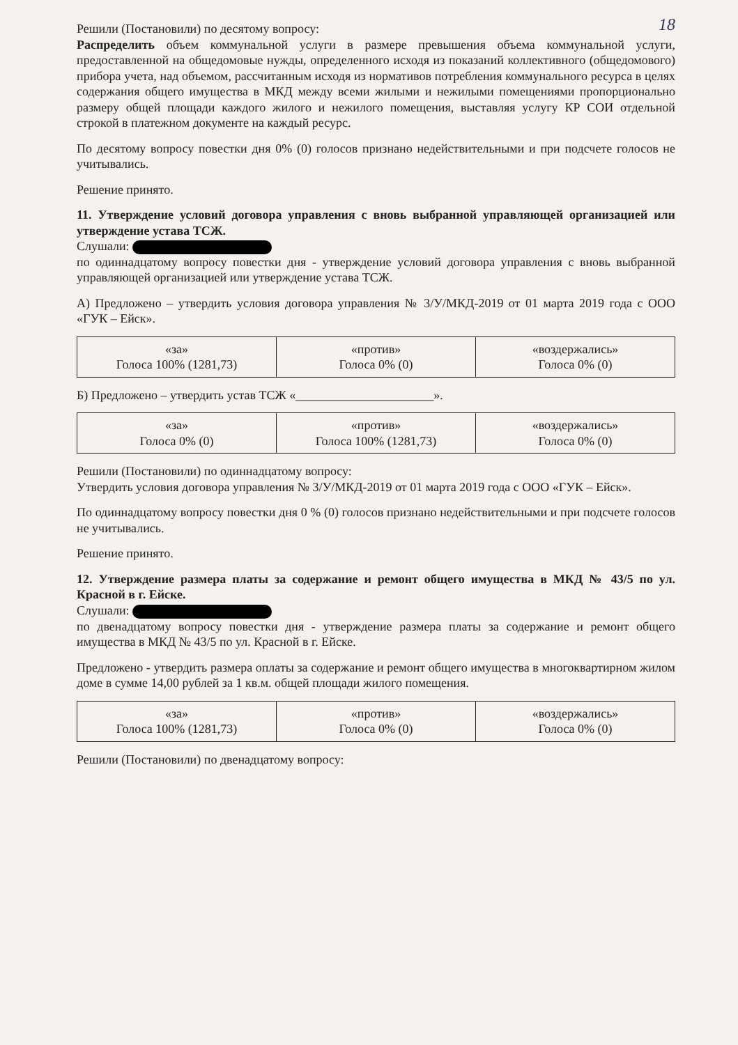18
Решили (Постановили) по десятому вопросу:
Распределить объем коммунальной услуги в размере превышения объема коммунальной услуги, предоставленной на общедомовые нужды, определенного исходя из показаний коллективного (общедомового) прибора учета, над объемом, рассчитанным исходя из нормативов потребления коммунального ресурса в целях содержания общего имущества в МКД между всеми жилыми и нежилыми помещениями пропорционально размеру общей площади каждого жилого и нежилого помещения, выставляя услугу КР СОИ отдельной строкой в платежном документе на каждый ресурс.
По десятому вопросу повестки дня 0% (0) голосов признано недействительными и при подсчете голосов не учитывались.
Решение принято.
11. Утверждение условий договора управления с вновь выбранной управляющей организацией или утверждение устава ТСЖ.
Слушали:
по одиннадцатому вопросу повестки дня - утверждение условий договора управления с вновь выбранной управляющей организацией или утверждение устава ТСЖ.
А) Предложено – утвердить условия договора управления № 3/У/МКД-2019 от 01 марта 2019 года с ООО «ГУК – Ейск».
| «за» Голоса 100% (1281,73) | «против» Голоса 0% (0) | «воздержались» Голоса 0% (0) |
Б) Предложено – утвердить устав ТСЖ «______________________».
| «за» Голоса 0% (0) | «против» Голоса 100% (1281,73) | «воздержались» Голоса 0% (0) |
Решили (Постановили) по одиннадцатому вопросу:
Утвердить условия договора управления № 3/У/МКД-2019 от 01 марта 2019 года с ООО «ГУК – Ейск».
По одиннадцатому вопросу повестки дня 0 % (0) голосов признано недействительными и при подсчете голосов не учитывались.
Решение принято.
12. Утверждение размера платы за содержание и ремонт общего имущества в МКД № 43/5 по ул. Красной в г. Ейске.
Слушали:
по двенадцатому вопросу повестки дня - утверждение размера платы за содержание и ремонт общего имущества в МКД № 43/5 по ул. Красной в г. Ейске.
Предложено - утвердить размера оплаты за содержание и ремонт общего имущества в многоквартирном жилом доме в сумме 14,00 рублей за 1 кв.м. общей площади жилого помещения.
| «за» Голоса 100% (1281,73) | «против» Голоса 0% (0) | «воздержались» Голоса 0% (0) |
Решили (Постановили) по двенадцатому вопросу: